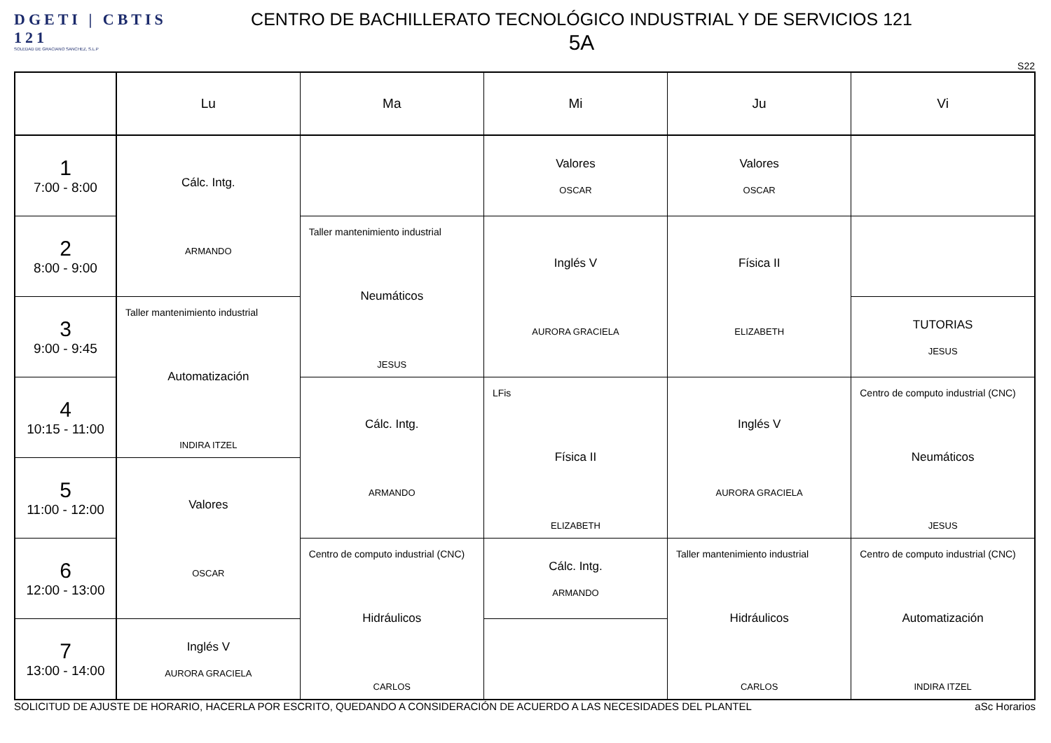DGETI | CBTIS 121
SOLEDAD DE GRACIANO SANCHEZ, S.L.P
CENTRO DE BACHILLERATO TECNOLÓGICO INDUSTRIAL Y DE SERVICIOS 121
5A
S22
| | Lu | Ma | Mi | Ju | Vi |
| --- | --- | --- | --- | --- | --- |
| 1 7:00 - 8:00 | Cálc. Intg. ARMANDO | | Valores OSCAR | Valores OSCAR | |
| 2 8:00 - 9:00 | | Taller mantenimiento industrial Neumáticos JESUS | Inglés V AURORA GRACIELA | Física II ELIZABETH | |
| 3 9:00 - 9:45 | Taller mantenimiento industrial Automatización INDIRA ITZEL | | | | TUTORIAS JESUS |
| 4 10:15 - 11:00 | | Cálc. Intg. ARMANDO | LFis Física II ELIZABETH | Inglés V AURORA GRACIELA | Centro de computo industrial (CNC) Neumáticos JESUS |
| 5 11:00 - 12:00 | Valores OSCAR | | | | |
| 6 12:00 - 13:00 | | Centro de computo industrial (CNC) Hidráulicos CARLOS | Cálc. Intg. ARMANDO | Taller mantenimiento industrial Hidráulicos CARLOS | Centro de computo industrial (CNC) Automatización INDIRA ITZEL |
| 7 13:00 - 14:00 | Inglés V AURORA GRACIELA | | | | |
SOLICITUD DE AJUSTE DE HORARIO, HACERLA POR ESCRITO, QUEDANDO A CONSIDERACIÓN DE ACUERDO A LAS NECESIDADES DEL PLANTEL aSc Horarios